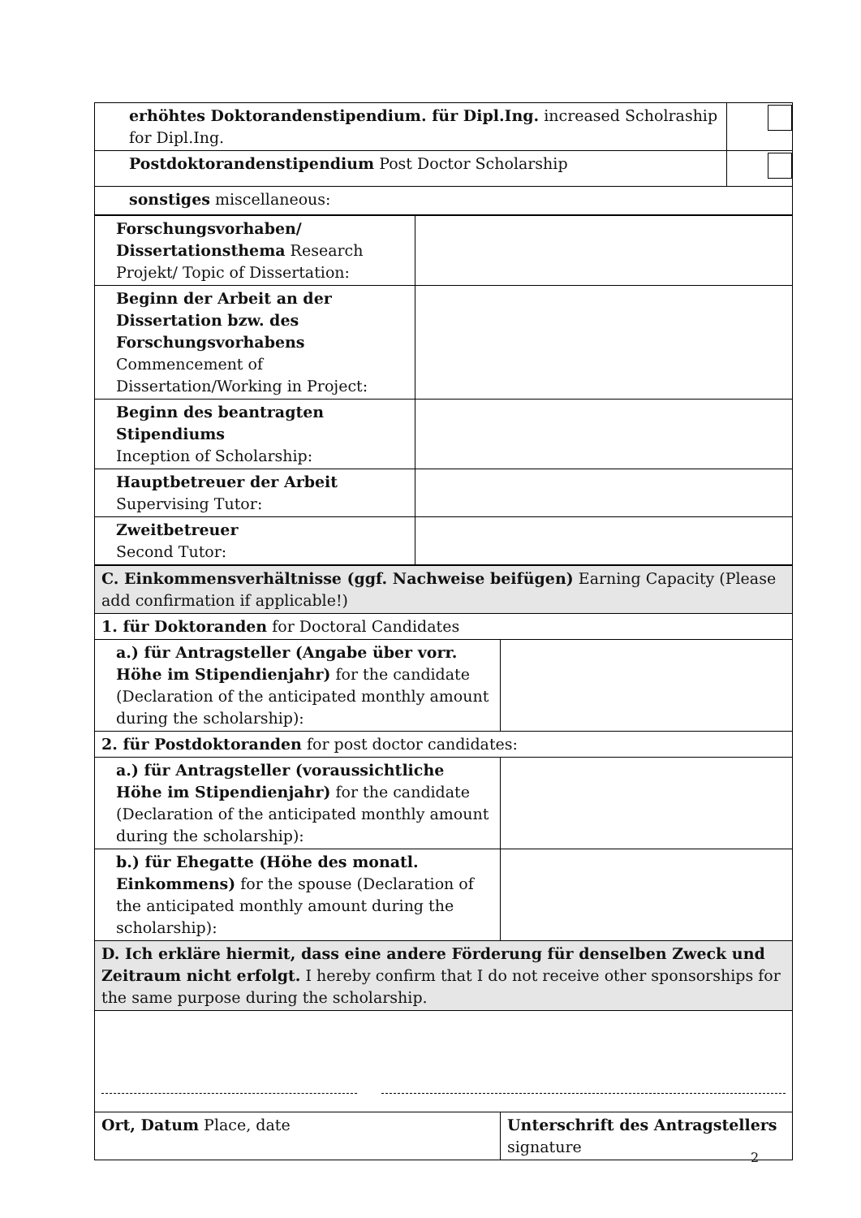| erhöhtes Doktorandenstipendium. für Dipl.Ing. increased Scholraship for Dipl.Ing. | |
| Postdoktorandenstipendium Post Doctor Scholarship | |
| sonstiges miscellaneous: | |
| Forschungsvorhaben/ Dissertationsthema Research Projekt/ Topic of Dissertation: | |
| Beginn der Arbeit an der Dissertation bzw. des Forschungsvorhabens Commencement of Dissertation/Working in Project: | |
| Beginn des beantragten Stipendiums Inception of Scholarship: | |
| Hauptbetreuer der Arbeit Supervising Tutor: | |
| Zweitbetreuer Second Tutor: | |
| C. Einkommensverhältnisse (ggf. Nachweise beifügen) Earning Capacity (Please add confirmation if applicable!) | |
| 1. für Doktoranden for Doctoral Candidates | |
| a.) für Antragsteller (Angabe über vorr. Höhe im Stipendienjahr) for the candidate (Declaration of the anticipated monthly amount during the scholarship): | |
| 2. für Postdoktoranden for post doctor candidates: | |
| a.) für Antragsteller (voraussichtliche Höhe im Stipendienjahr) for the candidate (Declaration of the anticipated monthly amount during the scholarship): | |
| b.) für Ehegatte (Höhe des monatl. Einkommens) for the spouse (Declaration of the anticipated monthly amount during the scholarship): | |
| D. Ich erkläre hiermit, dass eine andere Förderung für denselben Zweck und Zeitraum nicht erfolgt. I hereby confirm that I do not receive other sponsorships for the same purpose during the scholarship. | |
| Ort, Datum Place, date | Unterschrift des Antragstellers signature |
2